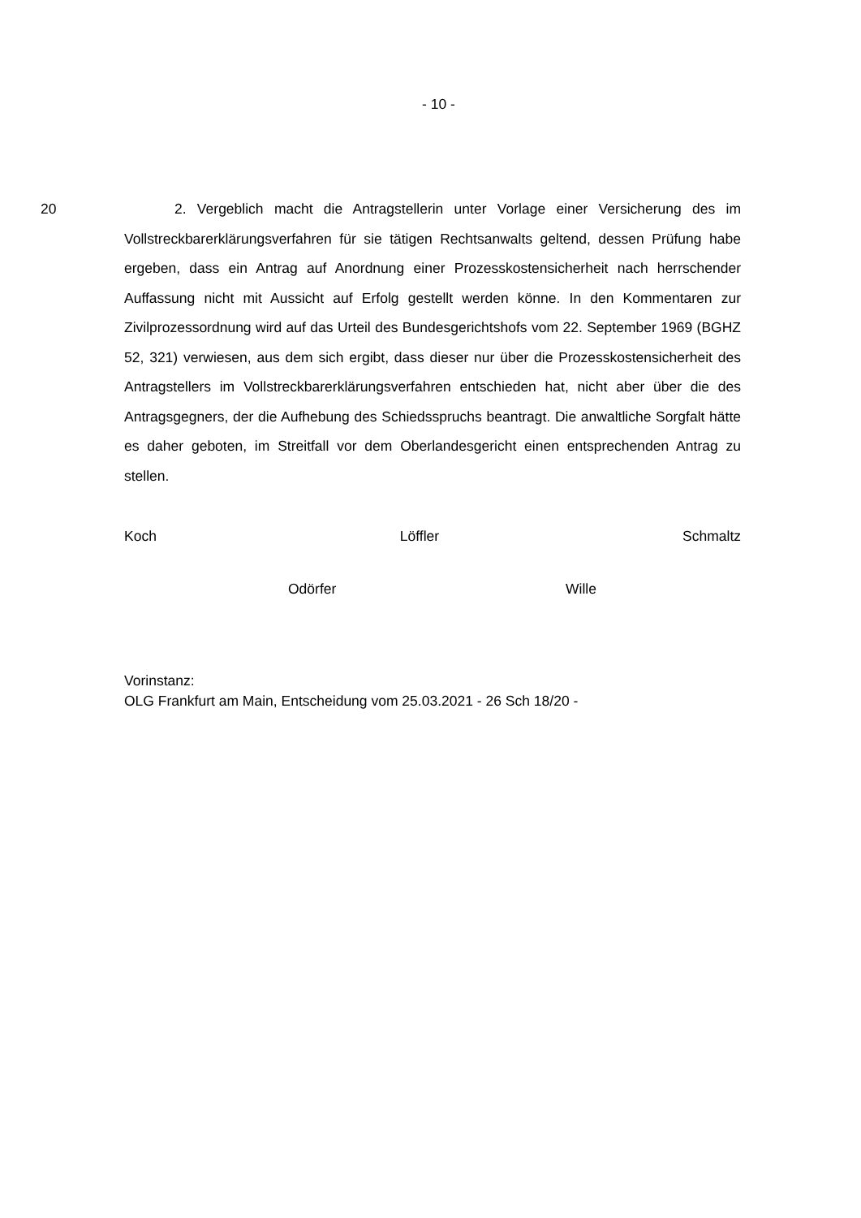- 10 -
20
2. Vergeblich macht die Antragstellerin unter Vorlage einer Versicherung des im Vollstreckbarerklärungsverfahren für sie tätigen Rechtsanwalts geltend, dessen Prüfung habe ergeben, dass ein Antrag auf Anordnung einer Prozess­kostensicherheit nach herrschender Auffassung nicht mit Aussicht auf Erfolg ge­stellt werden könne. In den Kommentaren zur Zivilprozessordnung wird auf das Urteil des Bundesgerichtshofs vom 22. September 1969 (BGHZ 52, 321) verwie­sen, aus dem sich ergibt, dass dieser nur über die Prozesskostensicherheit des Antragstellers im Vollstreckbarerklärungsverfahren entschieden hat, nicht aber über die des Antragsgegners, der die Aufhebung des Schiedsspruchs beantragt. Die anwaltliche Sorgfalt hätte es daher geboten, im Streitfall vor dem Oberlan­desgericht einen entsprechenden Antrag zu stellen.
Koch Löffler Schmaltz
Odörfer Wille
Vorinstanz:
OLG Frankfurt am Main, Entscheidung vom 25.03.2021 - 26 Sch 18/20 -